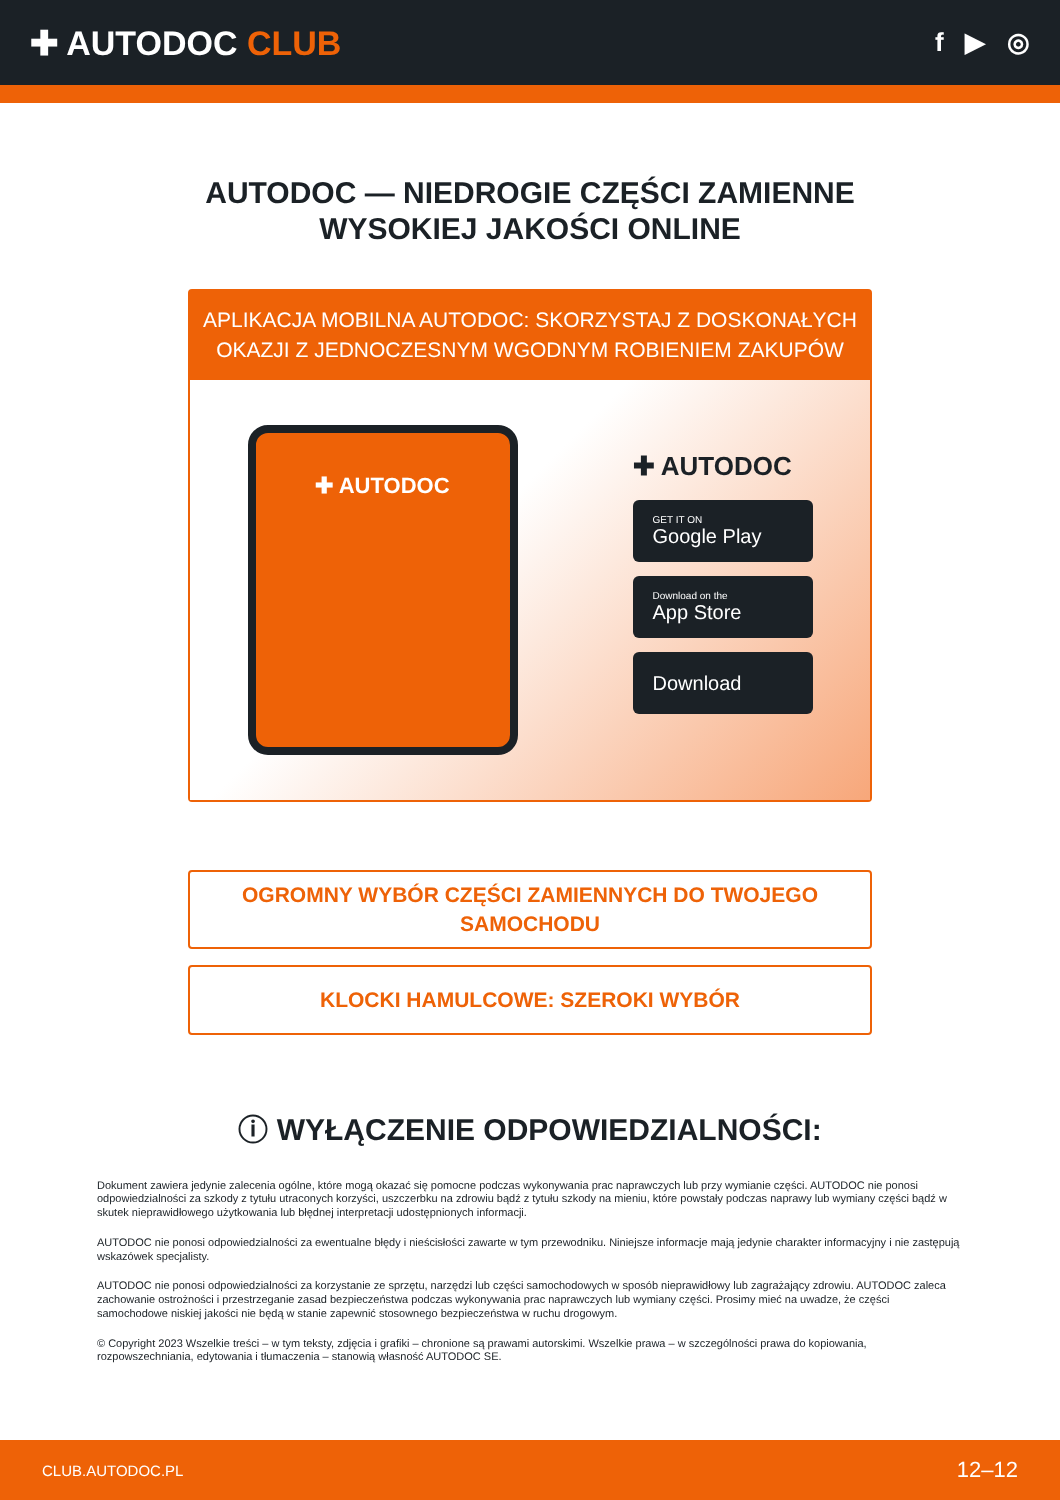✚ AUTODOC CLUB
f ▶ ◎
AUTODOC — NIEDROGIE CZĘŚCI ZAMIENNE
WYSOKIEJ JAKOŚCI ONLINE
APLIKACJA MOBILNA AUTODOC: SKORZYSTAJ Z DOSKONAŁYCH OKAZJI Z JEDNOCZESNYM WGODNYM ROBIENIEM ZAKUPÓW
✚ AUTODOC
✚ AUTODOC
GET IT ON
Google Play
Download on the
App Store
Download
OGROMNY WYBÓR CZĘŚCI ZAMIENNYCH DO TWOJEGO
SAMOCHODU
KLOCKI HAMULCOWE: SZEROKI WYBÓR
ⓘ WYŁĄCZENIE ODPOWIEDZIALNOŚCI:
Dokument zawiera jedynie zalecenia ogólne, które mogą okazać się pomocne podczas wykonywania prac naprawczych lub przy wymianie części. AUTODOC nie ponosi odpowiedzialności za szkody z tytułu utraconych korzyści, uszczerbku na zdrowiu bądź z tytułu szkody na mieniu, które powstały podczas naprawy lub wymiany części bądź w skutek nieprawidłowego użytkowania lub błędnej interpretacji udostępnionych informacji.
AUTODOC nie ponosi odpowiedzialności za ewentualne błędy i nieścisłości zawarte w tym przewodniku. Niniejsze informacje mają jedynie charakter informacyjny i nie zastępują wskazówek specjalisty.
AUTODOC nie ponosi odpowiedzialności za korzystanie ze sprzętu, narzędzi lub części samochodowych w sposób nieprawidłowy lub zagrażający zdrowiu. AUTODOC zaleca zachowanie ostrożności i przestrzeganie zasad bezpieczeństwa podczas wykonywania prac naprawczych lub wymiany części. Prosimy mieć na uwadze, że części samochodowe niskiej jakości nie będą w stanie zapewnić stosownego bezpieczeństwa w ruchu drogowym.
© Copyright 2023 Wszelkie treści – w tym teksty, zdjęcia i grafiki – chronione są prawami autorskimi. Wszelkie prawa – w szczególności prawa do kopiowania, rozpowszechniania, edytowania i tłumaczenia – stanowią własność AUTODOC SE.
CLUB.AUTODOC.PL 12–12